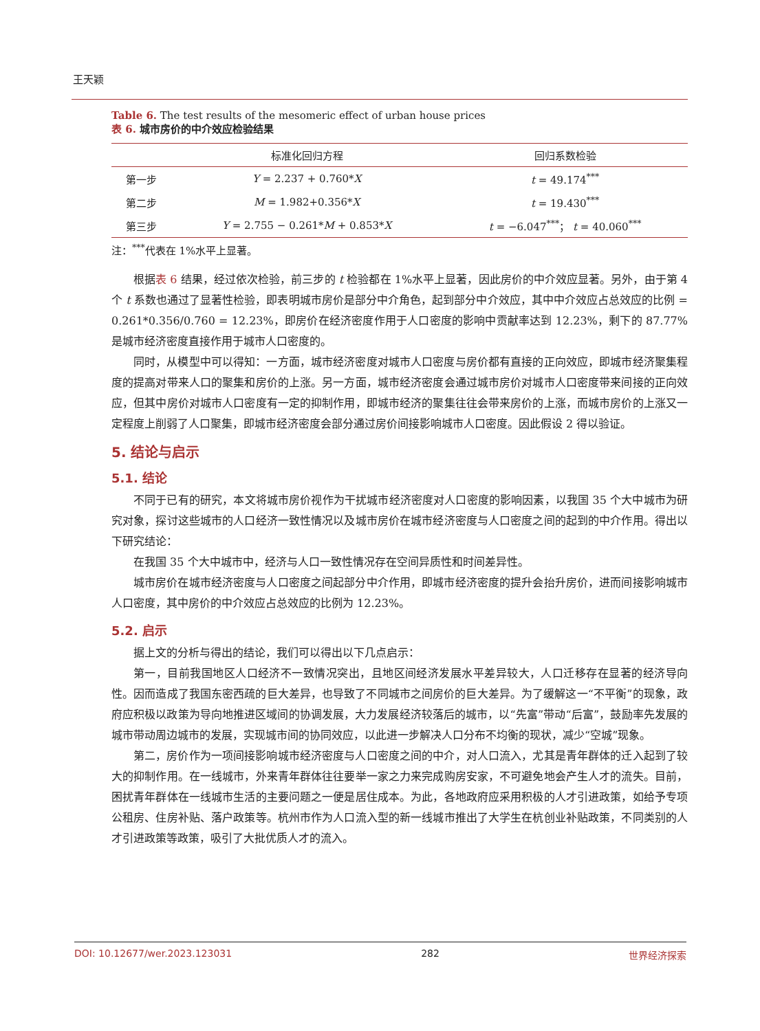王天颖
Table 6. The test results of the mesomeric effect of urban house prices
表 6. 城市房价的中介效应检验结果
| | 标准化回归方程 | 回归系数检验 |
| --- | --- | --- |
| 第一步 | Y = 2.237 + 0.760* X | t = 49.174<sup>***</sup> |
| 第二步 | M = 1.982+0.356* X | t = 19.430<sup>***</sup> |
| 第三步 | Y = 2.755 − 0.261* M + 0.853* X | t = −6.047<sup>***</sup>； t = 40.060<sup>***</sup> |
注：<sup>***</sup>代表在 1%水平上显著。
根据表 6 结果，经过依次检验，前三步的 t 检验都在 1%水平上显著，因此房价的中介效应显著。另外，由于第 4 个 t 系数也通过了显著性检验，即表明城市房价是部分中介角色，起到部分中介效应，其中中介效应占总效应的比例 = 0.261*0.356/0.760 = 12.23%，即房价在经济密度作用于人口密度的影响中贡献率达到 12.23%，剩下的 87.77%是城市经济密度直接作用于城市人口密度的。
同时，从模型中可以得知：一方面，城市经济密度对城市人口密度与房价都有直接的正向效应，即城市经济聚集程度的提高对带来人口的聚集和房价的上涨。另一方面，城市经济密度会通过城市房价对城市人口密度带来间接的正向效应，但其中房价对城市人口密度有一定的抑制作用，即城市经济的聚集往往会带来房价的上涨，而城市房价的上涨又一定程度上削弱了人口聚集，即城市经济密度会部分通过房价间接影响城市人口密度。因此假设 2 得以验证。
5. 结论与启示
5.1. 结论
不同于已有的研究，本文将城市房价视作为干扰城市经济密度对人口密度的影响因素，以我国 35 个大中城市为研究对象，探讨这些城市的人口经济一致性情况以及城市房价在城市经济密度与人口密度之间的起到的中介作用。得出以下研究结论：
在我国 35 个大中城市中，经济与人口一致性情况存在空间异质性和时间差异性。
城市房价在城市经济密度与人口密度之间起部分中介作用，即城市经济密度的提升会抬升房价，进而间接影响城市人口密度，其中房价的中介效应占总效应的比例为 12.23%。
5.2. 启示
据上文的分析与得出的结论，我们可以得出以下几点启示：
第一，目前我国地区人口经济不一致情况突出，且地区间经济发展水平差异较大，人口迁移存在显著的经济导向性。因而造成了我国东密西疏的巨大差异，也导致了不同城市之间房价的巨大差异。为了缓解这一“不平衡”的现象，政府应积极以政策为导向地推进区域间的协调发展，大力发展经济较落后的城市，以“先富”带动“后富”，鼓励率先发展的城市带动周边城市的发展，实现城市间的协同效应，以此进一步解决人口分布不均衡的现状，减少“空城”现象。
第二，房价作为一项间接影响城市经济密度与人口密度之间的中介，对人口流入，尤其是青年群体的迁入起到了较大的抑制作用。在一线城市，外来青年群体往往要举一家之力来完成购房安家，不可避免地会产生人才的流失。目前，困扰青年群体在一线城市生活的主要问题之一便是居住成本。为此，各地政府应采用积极的人才引进政策，如给予专项公租房、住房补贴、落户政策等。杭州市作为人口流入型的新一线城市推出了大学生在杭创业补贴政策，不同类别的人才引进政策等政策，吸引了大批优质人才的流入。
DOI: 10.12677/wer.2023.123031 282 世界经济探索